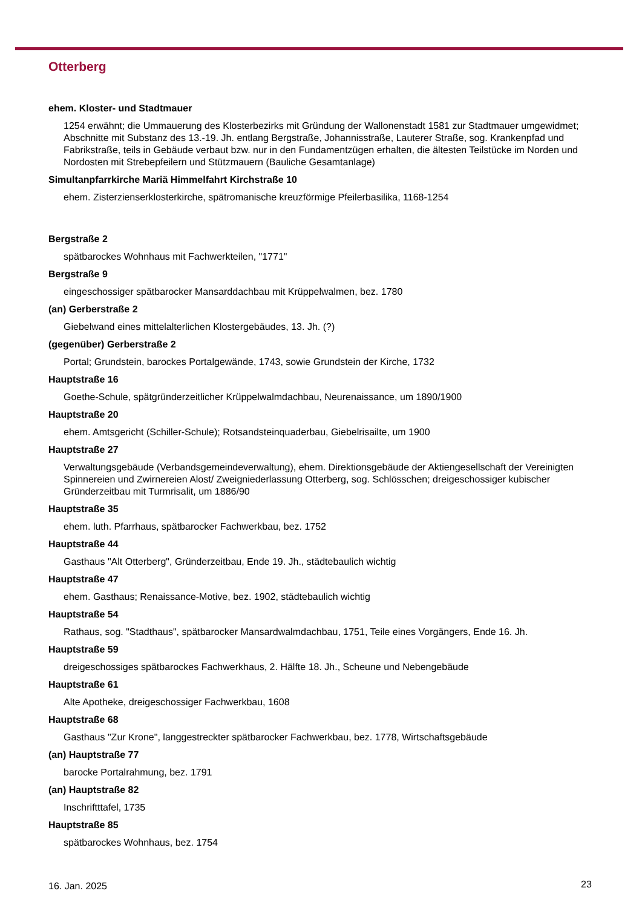Otterberg
ehem. Kloster- und Stadtmauer
1254 erwähnt; die Ummauerung des Klosterbezirks mit Gründung der Wallonenstadt 1581 zur Stadtmauer umgewidmet; Abschnitte mit Substanz des 13.-19. Jh. entlang Bergstraße, Johannisstraße, Lauterer Straße, sog. Krankenpfad und Fabrikstraße, teils in Gebäude verbaut bzw. nur in den Fundamentzügen erhalten, die ältesten Teilstücke im Norden und Nordosten mit Strebepfeilern und Stützmauern (Bauliche Gesamtanlage)
Simultanpfarrkirche Mariä Himmelfahrt Kirchstraße 10
ehem. Zisterzienserklosterkirche, spätromanische kreuzförmige Pfeilerbasilika, 1168-1254
Bergstraße 2
spätbarockes Wohnhaus mit Fachwerkteilen, "1771"
Bergstraße 9
eingeschossiger spätbarocker Mansarddachbau mit Krüppelwalmen, bez. 1780
(an) Gerberstraße 2
Giebelwand eines mittelalterlichen Klostergebäudes, 13. Jh. (?)
(gegenüber) Gerberstraße 2
Portal; Grundstein, barockes Portalgewände, 1743, sowie Grundstein der Kirche, 1732
Hauptstraße 16
Goethe-Schule, spätgründerzeitlicher Krüppelwalmdachbau, Neurenaissance, um 1890/1900
Hauptstraße 20
ehem. Amtsgericht (Schiller-Schule); Rotsandsteinquaderbau, Giebelrisailte, um 1900
Hauptstraße 27
Verwaltungsgebäude (Verbandsgemeindeverwaltung), ehem. Direktionsgebäude der Aktiengesellschaft der Vereinigten Spinnereien und Zwirnereien Alost/ Zweigniederlassung Otterberg, sog. Schlösschen; dreigeschossiger kubischer Gründerzeitbau mit Turmrisalit, um 1886/90
Hauptstraße 35
ehem. luth. Pfarrhaus, spätbarocker Fachwerkbau, bez. 1752
Hauptstraße 44
Gasthaus "Alt Otterberg", Gründerzeitbau, Ende 19. Jh., städtebaulich wichtig
Hauptstraße 47
ehem. Gasthaus; Renaissance-Motive, bez. 1902, städtebaulich wichtig
Hauptstraße 54
Rathaus, sog. "Stadthaus", spätbarocker Mansardwalmdachbau, 1751, Teile eines Vorgängers, Ende 16. Jh.
Hauptstraße 59
dreigeschossiges spätbarockes Fachwerkhaus, 2. Hälfte 18. Jh., Scheune und Nebengebäude
Hauptstraße 61
Alte Apotheke, dreigeschossiger Fachwerkbau, 1608
Hauptstraße 68
Gasthaus "Zur Krone", langgestreckter spätbarocker Fachwerkbau, bez. 1778, Wirtschaftsgebäude
(an) Hauptstraße 77
barocke Portalrahmung, bez. 1791
(an) Hauptstraße 82
Inschriftttafel, 1735
Hauptstraße 85
spätbarockes Wohnhaus, bez. 1754
16. Jan. 2025 23